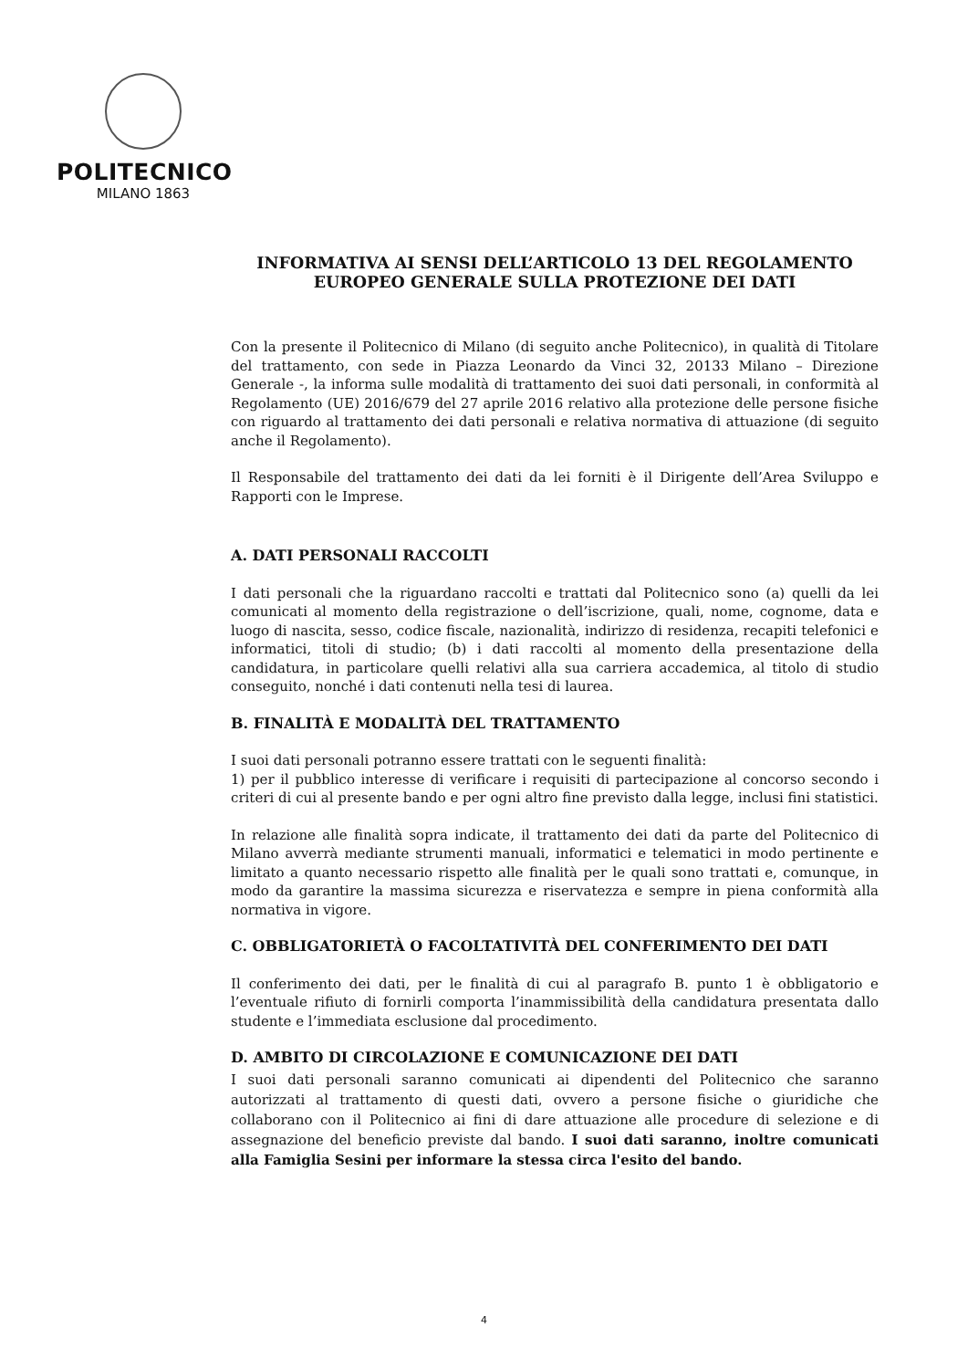POLITECNICO
MILANO 1863
INFORMATIVA AI SENSI DELL’ARTICOLO 13 DEL REGOLAMENTO
EUROPEO GENERALE SULLA PROTEZIONE DEI DATI
Con la presente il Politecnico di Milano (di seguito anche Politecnico), in qualità di Titolare del trattamento, con sede in Piazza Leonardo da Vinci 32, 20133 Milano – Direzione Generale -, la informa sulle modalità di trattamento dei suoi dati personali, in conformità al Regolamento (UE) 2016/679 del 27 aprile 2016 relativo alla protezione delle persone fisiche con riguardo al trattamento dei dati personali e relativa normativa di attuazione (di seguito anche il Regolamento).
Il Responsabile del trattamento dei dati da lei forniti è il Dirigente dell’Area Sviluppo e Rapporti con le Imprese.
A. DATI PERSONALI RACCOLTI
I dati personali che la riguardano raccolti e trattati dal Politecnico sono (a) quelli da lei comunicati al momento della registrazione o dell’iscrizione, quali, nome, cognome, data e luogo di nascita, sesso, codice fiscale, nazionalità, indirizzo di residenza, recapiti telefonici e informatici, titoli di studio; (b) i dati raccolti al momento della presentazione della candidatura, in particolare quelli relativi alla sua carriera accademica, al titolo di studio conseguito, nonché i dati contenuti nella tesi di laurea.
B. FINALITÀ E MODALITÀ DEL TRATTAMENTO
I suoi dati personali potranno essere trattati con le seguenti finalità:
1) per il pubblico interesse di verificare i requisiti di partecipazione al concorso secondo i criteri di cui al presente bando e per ogni altro fine previsto dalla legge, inclusi fini statistici.
In relazione alle finalità sopra indicate, il trattamento dei dati da parte del Politecnico di Milano avverrà mediante strumenti manuali, informatici e telematici in modo pertinente e limitato a quanto necessario rispetto alle finalità per le quali sono trattati e, comunque, in modo da garantire la massima sicurezza e riservatezza e sempre in piena conformità alla normativa in vigore.
C. OBBLIGATORIETÀ O FACOLTATIVITÀ DEL CONFERIMENTO DEI DATI
Il conferimento dei dati, per le finalità di cui al paragrafo B. punto 1 è obbligatorio e l’eventuale rifiuto di fornirli comporta l’inammissibilità della candidatura presentata dallo studente e l’immediata esclusione dal procedimento.
D. AMBITO DI CIRCOLAZIONE E COMUNICAZIONE DEI DATI
I suoi dati personali saranno comunicati ai dipendenti del Politecnico che saranno autorizzati al trattamento di questi dati, ovvero a persone fisiche o giuridiche che collaborano con il Politecnico ai fini di dare attuazione alle procedure di selezione e di assegnazione del beneficio previste dal bando. I suoi dati saranno, inoltre comunicati alla Famiglia Sesini per informare la stessa circa l'esito del bando.
4